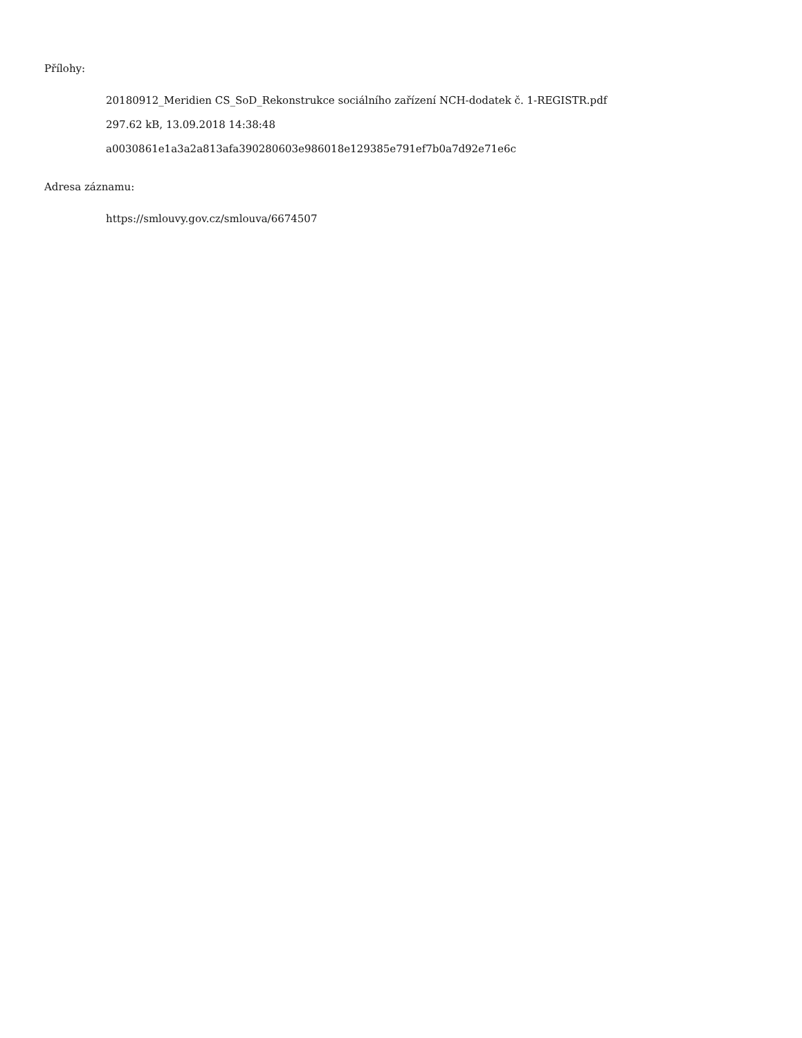Přílohy:
20180912_Meridien CS_SoD_Rekonstrukce sociálního zařízení NCH-dodatek č. 1-REGISTR.pdf
297.62 kB, 13.09.2018 14:38:48
a0030861e1a3a2a813afa390280603e986018e129385e791ef7b0a7d92e71e6c
Adresa záznamu:
https://smlouvy.gov.cz/smlouva/6674507